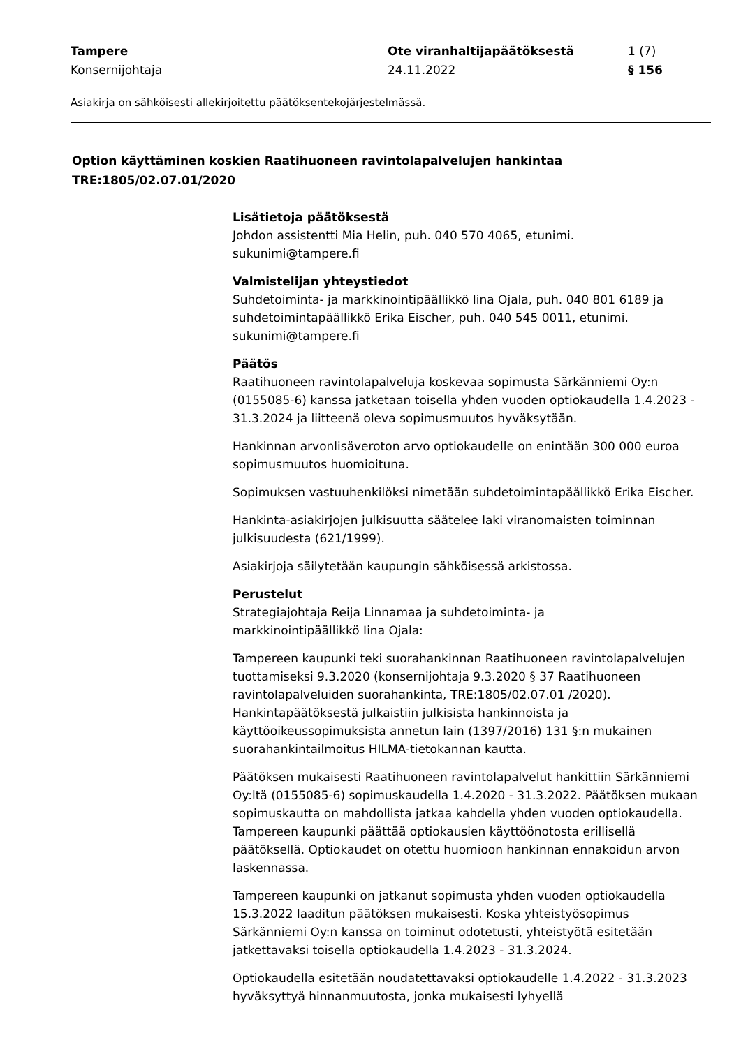Tampere Ote viranhaltijapäätöksestä 1 (7)
Konsernijohtaja 24.11.2022 § 156
Asiakirja on sähköisesti allekirjoitettu päätöksentekojärjestelmässä.
Option käyttäminen koskien Raatihuoneen ravintolapalvelujen hankintaa
TRE:1805/02.07.01/2020
Lisätietoja päätöksestä
Johdon assistentti Mia Helin, puh. 040 570 4065, etunimi.
sukunimi@tampere.fi
Valmistelijan yhteystiedot
Suhdetoiminta- ja markkinointipäällikkö Iina Ojala, puh. 040 801 6189 ja suhdetoimintapäällikkö Erika Eischer, puh. 040 545 0011, etunimi.
sukunimi@tampere.fi
Päätös
Raatihuoneen ravintolapalveluja koskevaa sopimusta Särkänniemi Oy:n (0155085-6) kanssa jatketaan toisella yhden vuoden optiokaudella 1.4.2023 - 31.3.2024 ja liitteenä oleva sopimusmuutos hyväksytään.
Hankinnan arvonlisäveroton arvo optiokaudelle on enintään 300 000 euroa sopimusmuutos huomioituna.
Sopimuksen vastuuhenkilöksi nimetään suhdetoimintapäällikkö Erika Eischer.
Hankinta-asiakirjojen julkisuutta säätelee laki viranomaisten toiminnan julkisuudesta (621/1999).
Asiakirjoja säilytetään kaupungin sähköisessä arkistossa.
Perustelut
Strategiajohtaja Reija Linnamaa ja suhdetoiminta- ja
markkinointipäällikkö Iina Ojala:
Tampereen kaupunki teki suorahankinnan Raatihuoneen ravintolapalvelujen tuottamiseksi 9.3.2020 (konsernijohtaja 9.3.2020 § 37 Raatihuoneen ravintolapalveluiden suorahankinta, TRE:1805/02.07.01 /2020). Hankintapäätöksestä julkaistiin julkisista hankinnoista ja käyttöoikeussopimuksista annetun lain (1397/2016) 131 §:n mukainen suorahankintailmoitus HILMA-tietokannan kautta.
Päätöksen mukaisesti Raatihuoneen ravintolapalvelut hankittiin Särkänniemi Oy:ltä (0155085-6) sopimuskaudella 1.4.2020 - 31.3.2022. Päätöksen mukaan sopimuskautta on mahdollista jatkaa kahdella yhden vuoden optiokaudella. Tampereen kaupunki päättää optiokausien käyttöönotosta erillisellä päätöksellä. Optiokaudet on otettu huomioon hankinnan ennakoidun arvon laskennassa.
Tampereen kaupunki on jatkanut sopimusta yhden vuoden optiokaudella 15.3.2022 laaditun päätöksen mukaisesti. Koska yhteistyösopimus Särkänniemi Oy:n kanssa on toiminut odotetusti, yhteistyötä esitetään jatkettavaksi toisella optiokaudella 1.4.2023 - 31.3.2024.
Optiokaudella esitetään noudatettavaksi optiokaudelle 1.4.2022 - 31.3.2023 hyväksyttyä hinnanmuutosta, jonka mukaisesti lyhyellä